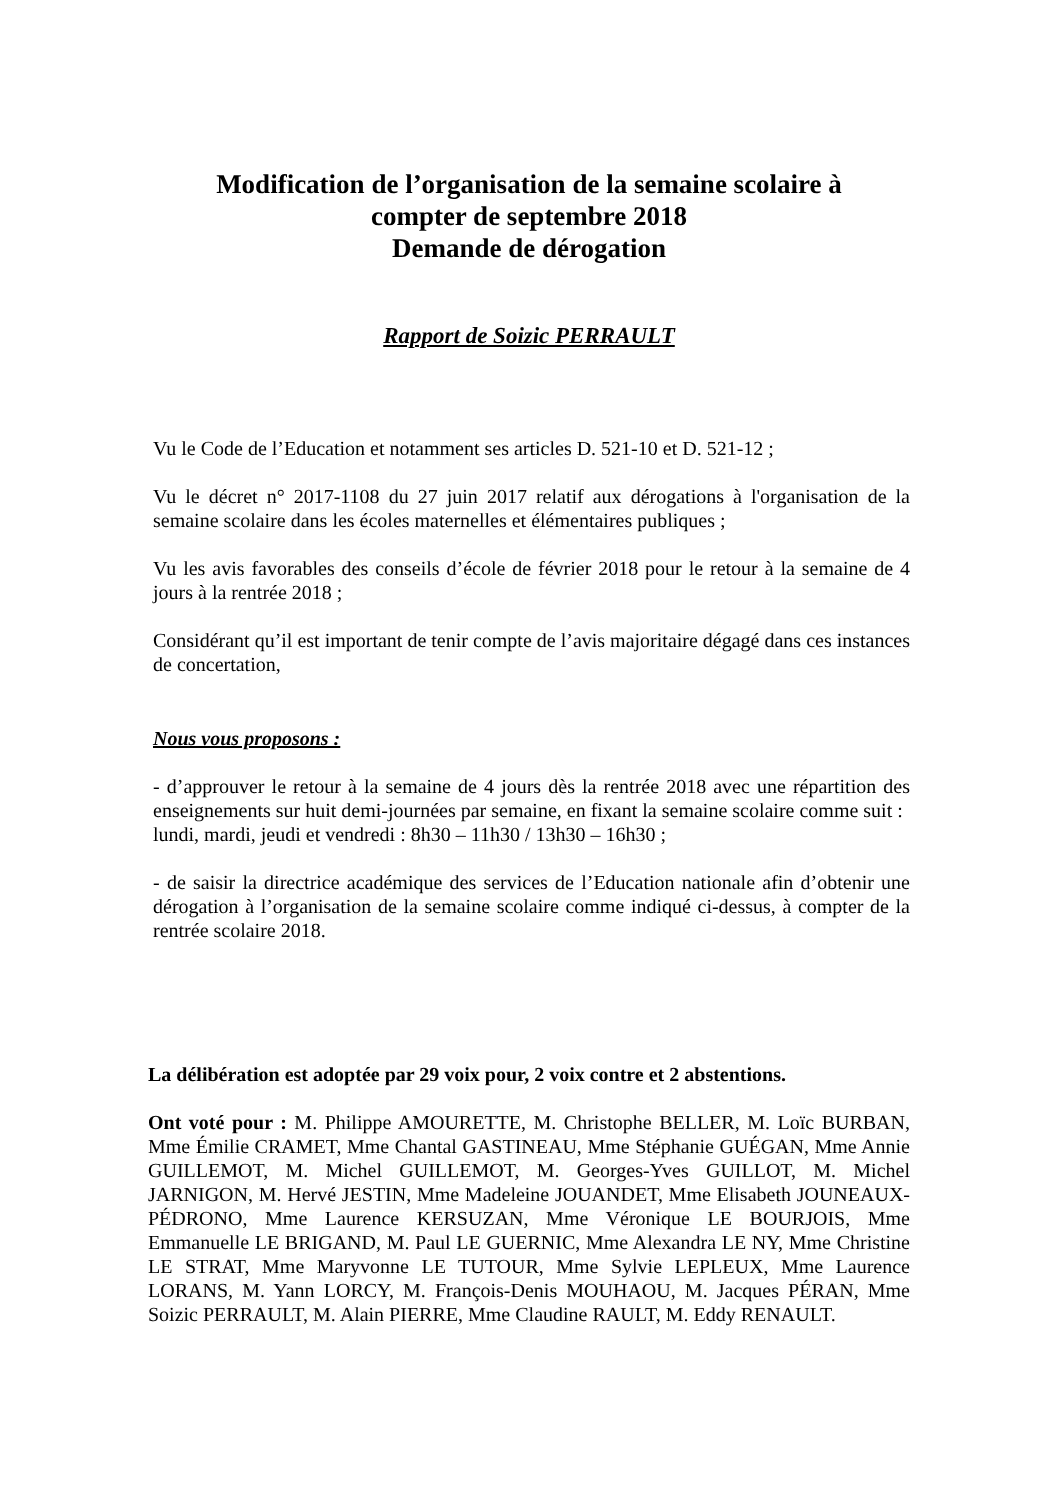Modification de l’organisation de la semaine scolaire à
compter de septembre 2018
Demande de dérogation
Rapport de Soizic PERRAULT
Vu le Code de l’Education et notamment ses articles D. 521-10 et D. 521-12 ;
Vu le décret n° 2017-1108 du 27 juin 2017 relatif aux dérogations à l'organisation de la semaine scolaire dans les écoles maternelles et élémentaires publiques ;
Vu les avis favorables des conseils d’école de février 2018 pour le retour à la semaine de 4 jours à la rentrée 2018 ;
Considérant qu’il est important de tenir compte de l’avis majoritaire dégagé dans ces instances de concertation,
Nous vous proposons :
- d’approuver le retour à la semaine de 4 jours dès la rentrée 2018 avec une répartition des enseignements sur huit demi-journées par semaine, en fixant la semaine scolaire comme suit :
lundi, mardi, jeudi et vendredi : 8h30 – 11h30 / 13h30 – 16h30 ;
- de saisir la directrice académique des services de l’Education nationale afin d’obtenir une dérogation à l’organisation de la semaine scolaire comme indiqué ci-dessus, à compter de la rentrée scolaire 2018.
La délibération est adoptée par 29 voix pour, 2 voix contre et 2 abstentions.
Ont voté pour : M. Philippe AMOURETTE, M. Christophe BELLER, M. Loïc BURBAN, Mme Émilie CRAMET, Mme Chantal GASTINEAU, Mme Stéphanie GUÉGAN, Mme Annie GUILLEMOT, M. Michel GUILLEMOT, M. Georges-Yves GUILLOT, M. Michel JARNIGON, M. Hervé JESTIN, Mme Madeleine JOUANDET, Mme Elisabeth JOUNEAUX-PÉDRONO, Mme Laurence KERSUZAN, Mme Véronique LE BOURJOIS, Mme Emmanuelle LE BRIGAND, M. Paul LE GUERNIC, Mme Alexandra LE NY, Mme Christine LE STRAT, Mme Maryvonne LE TUTOUR, Mme Sylvie LEPLEUX, Mme Laurence LORANS, M. Yann LORCY, M. François-Denis MOUHAOU, M. Jacques PÉRAN, Mme Soizic PERRAULT, M. Alain PIERRE, Mme Claudine RAULT, M. Eddy RENAULT.